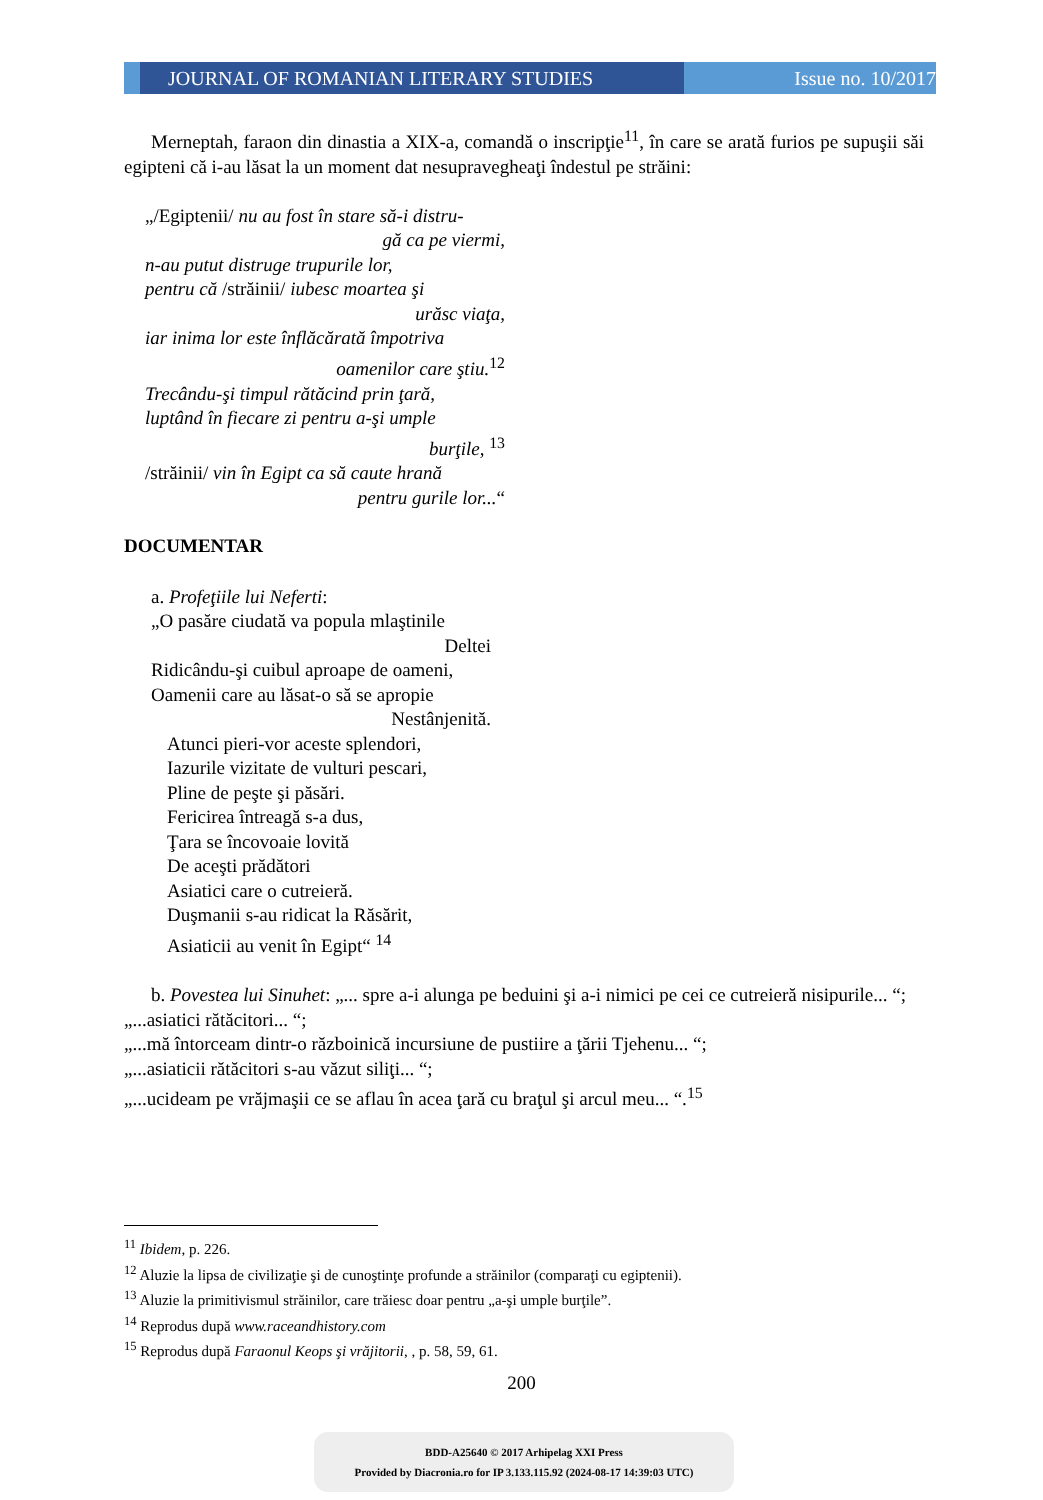JOURNAL OF ROMANIAN LITERARY STUDIES Issue no. 10/2017
Merneptah, faraon din dinastia a XIX-a, comandă o inscripţie<sup>11</sup>, în care se arată furios pe supuşii săi egipteni că i-au lăsat la un moment dat nesupravegheaţi îndestul pe străini:
„/Egiptenii/ nu au fost în stare să-i distru-
gă ca pe viermi,
n-au putut distruge trupurile lor,
pentru că /străinii/ iubesc moartea şi
urăsc viaţa,
iar inima lor este înflăcărată împotriva
oamenilor care ştiu.<sup>12</sup>
Trecându-şi timpul rătăcind prin ţară,
luptând în fiecare zi pentru a-şi umple
burţile, <sup>13</sup>
/străinii/ vin în Egipt ca să caute hrană
pentru gurile lor...“
DOCUMENTAR
a. Profeţiile lui Neferti:
„O pasăre ciudată va popula mlaştinile
Deltei
Ridicându-şi cuibul aproape de oameni,
Oamenii care au lăsat-o să se apropie
Nestânjenită.
Atunci pieri-vor aceste splendori,
Iazurile vizitate de vulturi pescari,
Pline de peşte şi păsări.
Fericirea întreagă s-a dus,
Ţara se încovoaie lovită
De aceşti prădători
Asiatici care o cutreieră.
Duşmanii s-au ridicat la Răsărit,
Asiaticii au venit în Egipt“ <sup>14</sup>
b. Povestea lui Sinuhet: „... spre a-i alunga pe beduini şi a-i nimici pe cei ce cutreieră nisipurile... “;
„...asiatici rătăcitori... “;
„...mă întorceam dintr-o războinică incursiune de pustiire a ţării Tjehenu... “;
„...asiaticii rătăcitori s-au văzut siliţi... “;
„...ucideam pe vrăjmaşii ce se aflau în acea ţară cu braţul şi arcul meu... “.<sup>15</sup>
<sup>11</sup> Ibidem, p. 226.
<sup>12</sup> Aluzie la lipsa de civilizaţie şi de cunoştinţe profunde a străinilor (comparaţi cu egiptenii).
<sup>13</sup> Aluzie la primitivismul străinilor, care trăiesc doar pentru „a-şi umple burţile”.
<sup>14</sup> Reprodus după www.raceandhistory.com
<sup>15</sup> Reprodus după Faraonul Keops şi vrăjitorii, , p. 58, 59, 61.
200
BDD-A25640 © 2017 Arhipelag XXI Press
Provided by Diacronia.ro for IP 3.133.115.92 (2024-08-17 14:39:03 UTC)